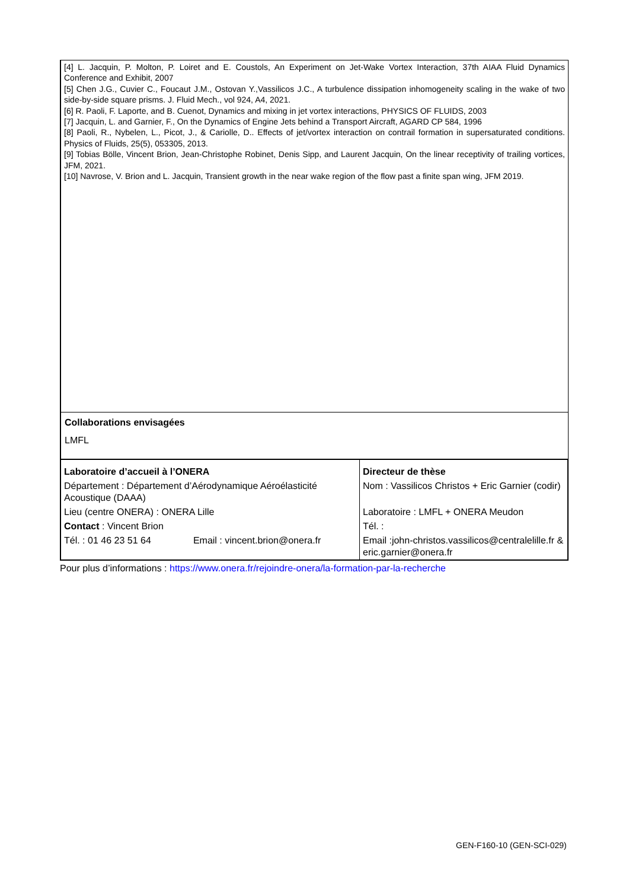[4] L. Jacquin, P. Molton, P. Loiret and E. Coustols, An Experiment on Jet-Wake Vortex Interaction, 37th AIAA Fluid Dynamics Conference and Exhibit, 2007
[5] Chen J.G., Cuvier C., Foucaut J.M., Ostovan Y.,Vassilicos J.C., A turbulence dissipation inhomogeneity scaling in the wake of two side-by-side square prisms. J. Fluid Mech., vol 924, A4, 2021.
[6] R. Paoli, F. Laporte, and B. Cuenot, Dynamics and mixing in jet vortex interactions, PHYSICS OF FLUIDS, 2003
[7] Jacquin, L. and Garnier, F., On the Dynamics of Engine Jets behind a Transport Aircraft, AGARD CP 584, 1996
[8] Paoli, R., Nybelen, L., Picot, J., & Cariolle, D.. Effects of jet/vortex interaction on contrail formation in supersaturated conditions. Physics of Fluids, 25(5), 053305, 2013.
[9] Tobias Bölle, Vincent Brion, Jean-Christophe Robinet, Denis Sipp, and Laurent Jacquin, On the linear receptivity of trailing vortices, JFM, 2021.
[10] Navrose, V. Brion and L. Jacquin, Transient growth in the near wake region of the flow past a finite span wing, JFM 2019.
Collaborations envisagées
LMFL
| Laboratoire d’accueil à l’ONERA | Directeur de thèse |
| Département : Département d’Aérodynamique Aéroélasticité Acoustique (DAAA) | Nom : Vassilicos Christos + Eric Garnier (codir) |
| Lieu (centre ONERA) : ONERA Lille | Laboratoire : LMFL + ONERA Meudon |
| Contact : Vincent Brion | Tél. : |
| Tél. : 01 46 23 51 64 Email : vincent.brion@onera.fr | Email :john-christos.vassilicos@centralelille.fr & eric.garnier@onera.fr |
Pour plus d’informations : https://www.onera.fr/rejoindre-onera/la-formation-par-la-recherche
GEN-F160-10 (GEN-SCI-029)